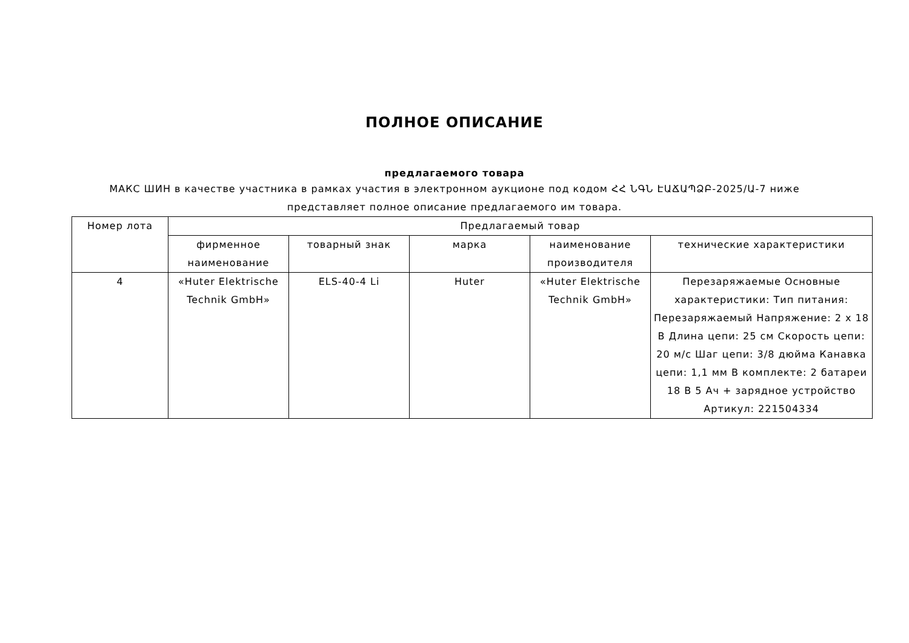ПОЛНОЕ ОПИСАНИЕ
предлагаемого товара
МАКС ШИН в качестве участника в рамках участия в электронном аукционе под кодом ՀՀ ՆԳՆ ԷԱՃԱՊՁԲ-2025/Ա-7 ниже представляет полное описание предлагаемого им товара.
| Номер лота | Предлагаемый товар | | | | |
| --- | --- | --- | --- | --- | --- |
| | фирменное наименование | товарный знак | марка | наименование производителя | технические характеристики |
| 4 | «Huter Elektrische Technik GmbH» | ELS-40-4 Li | Huter | «Huter Elektrische Technik GmbH» | Перезаряжаемые Основные характеристики: Тип питания: Перезаряжаемый Напряжение: 2 x 18 В Длина цепи: 25 см Скорость цепи: 20 м/с Шаг цепи: 3/8 дюйма Канавка цепи: 1,1 мм В комплекте: 2 батареи 18 В 5 Ач + зарядное устройство Артикул: 221504334 |